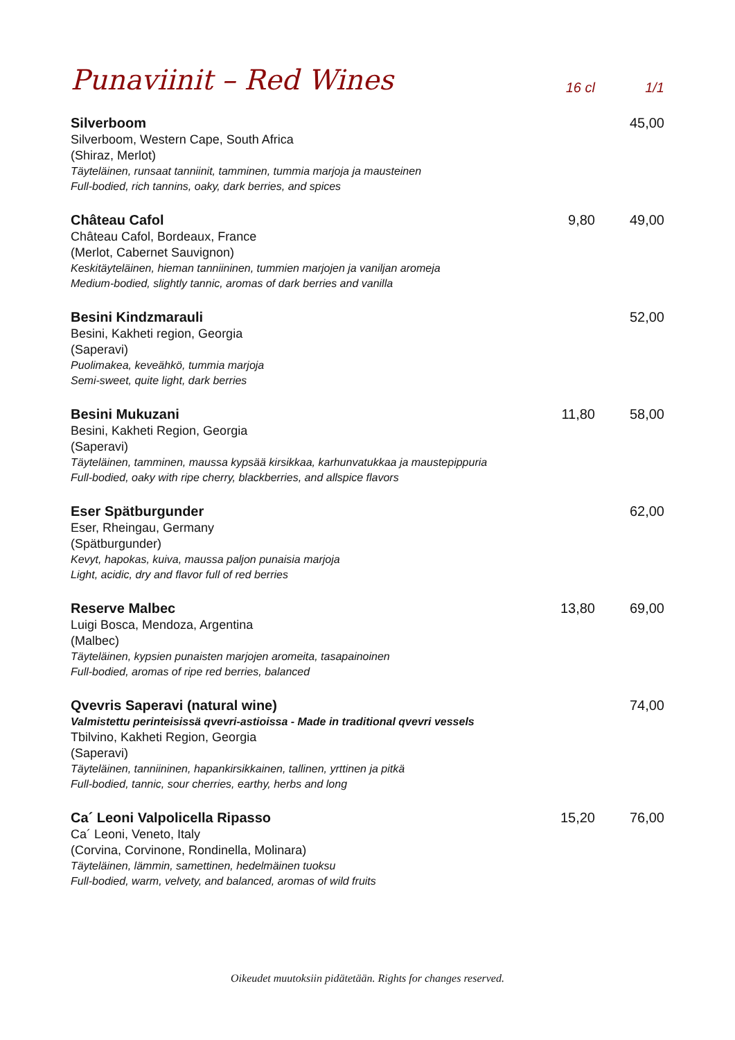Punaviinit – Red Wines
16 cl 1/1
Silverboom
Silverboom, Western Cape, South Africa
(Shiraz, Merlot)
Täyteläinen, runsaat tanniinit, tamminen, tummia marjoja ja mausteinen
Full-bodied, rich tannins, oaky, dark berries, and spices
45,00
Château Cafol
Château Cafol, Bordeaux, France
(Merlot, Cabernet Sauvignon)
Keskitäyteläinen, hieman tanniininen, tummien marjojen ja vaniljan aromeja
Medium-bodied, slightly tannic, aromas of dark berries and vanilla
9,80 49,00
Besini Kindzmarauli
Besini, Kakheti region, Georgia
(Saperavi)
Puolimakea, keveähkö, tummia marjoja
Semi-sweet, quite light, dark berries
52,00
Besini Mukuzani
Besini, Kakheti Region, Georgia
(Saperavi)
Täyteläinen, tamminen, maussa kypsää kirsikkaa, karhunvatukkaa ja maustepippuria
Full-bodied, oaky with ripe cherry, blackberries, and allspice flavors
11,80 58,00
Eser Spätburgunder
Eser, Rheingau, Germany
(Spätburgunder)
Kevyt, hapokas, kuiva, maussa paljon punaisia marjoja
Light, acidic, dry and flavor full of red berries
62,00
Reserve Malbec
Luigi Bosca, Mendoza, Argentina
(Malbec)
Täyteläinen, kypsien punaisten marjojen aromeita, tasapainoinen
Full-bodied, aromas of ripe red berries, balanced
13,80 69,00
Qvevris Saperavi (natural wine)
Valmistettu perinteisissä qvevri-astioissa - Made in traditional qvevri vessels
Tbilvino, Kakheti Region, Georgia
(Saperavi)
Täyteläinen, tanniininen, hapankirsikkainen, tallinen, yrttinen ja pitkä
Full-bodied, tannic, sour cherries, earthy, herbs and long
74,00
Ca´ Leoni Valpolicella Ripasso
Ca´ Leoni, Veneto, Italy
(Corvina, Corvinone, Rondinella, Molinara)
Täyteläinen, lämmin, samettinen, hedelmäinen tuoksu
Full-bodied, warm, velvety, and balanced, aromas of wild fruits
15,20 76,00
Oikeudet muutoksiin pidätetään. Rights for changes reserved.